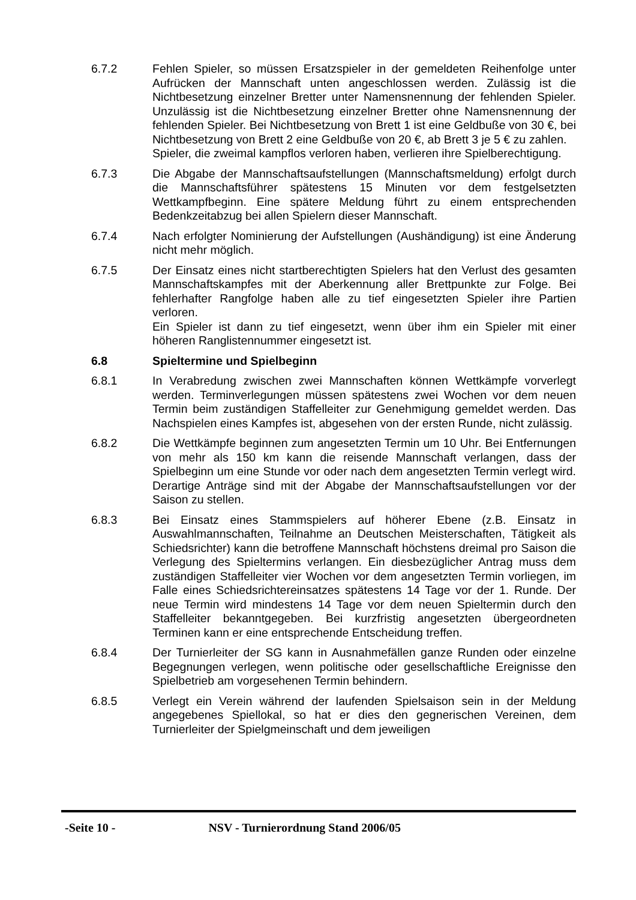6.7.2 Fehlen Spieler, so müssen Ersatzspieler in der gemeldeten Reihenfolge unter Aufrücken der Mannschaft unten angeschlossen werden. Zulässig ist die Nichtbesetzung einzelner Bretter unter Namensnennung der fehlenden Spieler. Unzulässig ist die Nichtbesetzung einzelner Bretter ohne Namensnennung der fehlenden Spieler. Bei Nichtbesetzung von Brett 1 ist eine Geldbuße von 30 €, bei Nichtbesetzung von Brett 2 eine Geldbuße von 20 €, ab Brett 3 je 5 € zu zahlen.
Spieler, die zweimal kampflos verloren haben, verlieren ihre Spielberechtigung.
6.7.3 Die Abgabe der Mannschaftsaufstellungen (Mannschaftsmeldung) erfolgt durch die Mannschaftsführer spätestens 15 Minuten vor dem festgelsetzten Wettkampfbeginn. Eine spätere Meldung führt zu einem entsprechenden Bedenkzeitabzug bei allen Spielern dieser Mannschaft.
6.7.4 Nach erfolgter Nominierung der Aufstellungen (Aushändigung) ist eine Änderung nicht mehr möglich.
6.7.5 Der Einsatz eines nicht startberechtigten Spielers hat den Verlust des gesamten Mannschaftskampfes mit der Aberkennung aller Brettpunkte zur Folge. Bei fehlerhafter Rangfolge haben alle zu tief eingesetzten Spieler ihre Partien verloren.
Ein Spieler ist dann zu tief eingesetzt, wenn über ihm ein Spieler mit einer höheren Ranglistennummer eingesetzt ist.
6.8 Spieltermine und Spielbeginn
6.8.1 In Verabredung zwischen zwei Mannschaften können Wettkämpfe vorverlegt werden. Terminverlegungen müssen spätestens zwei Wochen vor dem neuen Termin beim zuständigen Staffelleiter zur Genehmigung gemeldet werden. Das Nachspielen eines Kampfes ist, abgesehen von der ersten Runde, nicht zulässig.
6.8.2 Die Wettkämpfe beginnen zum angesetzten Termin um 10 Uhr. Bei Entfernungen von mehr als 150 km kann die reisende Mannschaft verlangen, dass der Spielbeginn um eine Stunde vor oder nach dem angesetzten Termin verlegt wird. Derartige Anträge sind mit der Abgabe der Mannschaftsaufstellungen vor der Saison zu stellen.
6.8.3 Bei Einsatz eines Stammspielers auf höherer Ebene (z.B. Einsatz in Auswahlmannschaften, Teilnahme an Deutschen Meisterschaften, Tätigkeit als Schiedsrichter) kann die betroffene Mannschaft höchstens dreimal pro Saison die Verlegung des Spieltermins verlangen. Ein diesbezüglicher Antrag muss dem zuständigen Staffelleiter vier Wochen vor dem angesetzten Termin vorliegen, im Falle eines Schiedsrichtereinsatzes spätestens 14 Tage vor der 1. Runde. Der neue Termin wird mindestens 14 Tage vor dem neuen Spieltermin durch den Staffelleiter bekanntgegeben. Bei kurzfristig angesetzten übergeordneten Terminen kann er eine entsprechende Entscheidung treffen.
6.8.4 Der Turnierleiter der SG kann in Ausnahmefällen ganze Runden oder einzelne Begegnungen verlegen, wenn politische oder gesellschaftliche Ereignisse den Spielbetrieb am vorgesehenen Termin behindern.
6.8.5 Verlegt ein Verein während der laufenden Spielsaison sein in der Meldung angegebenes Spiellokal, so hat er dies den gegnerischen Vereinen, dem Turnierleiter der Spielgmeinschaft und dem jeweiligen
-Seite 10 - NSV - Turnierordnung Stand 2006/05